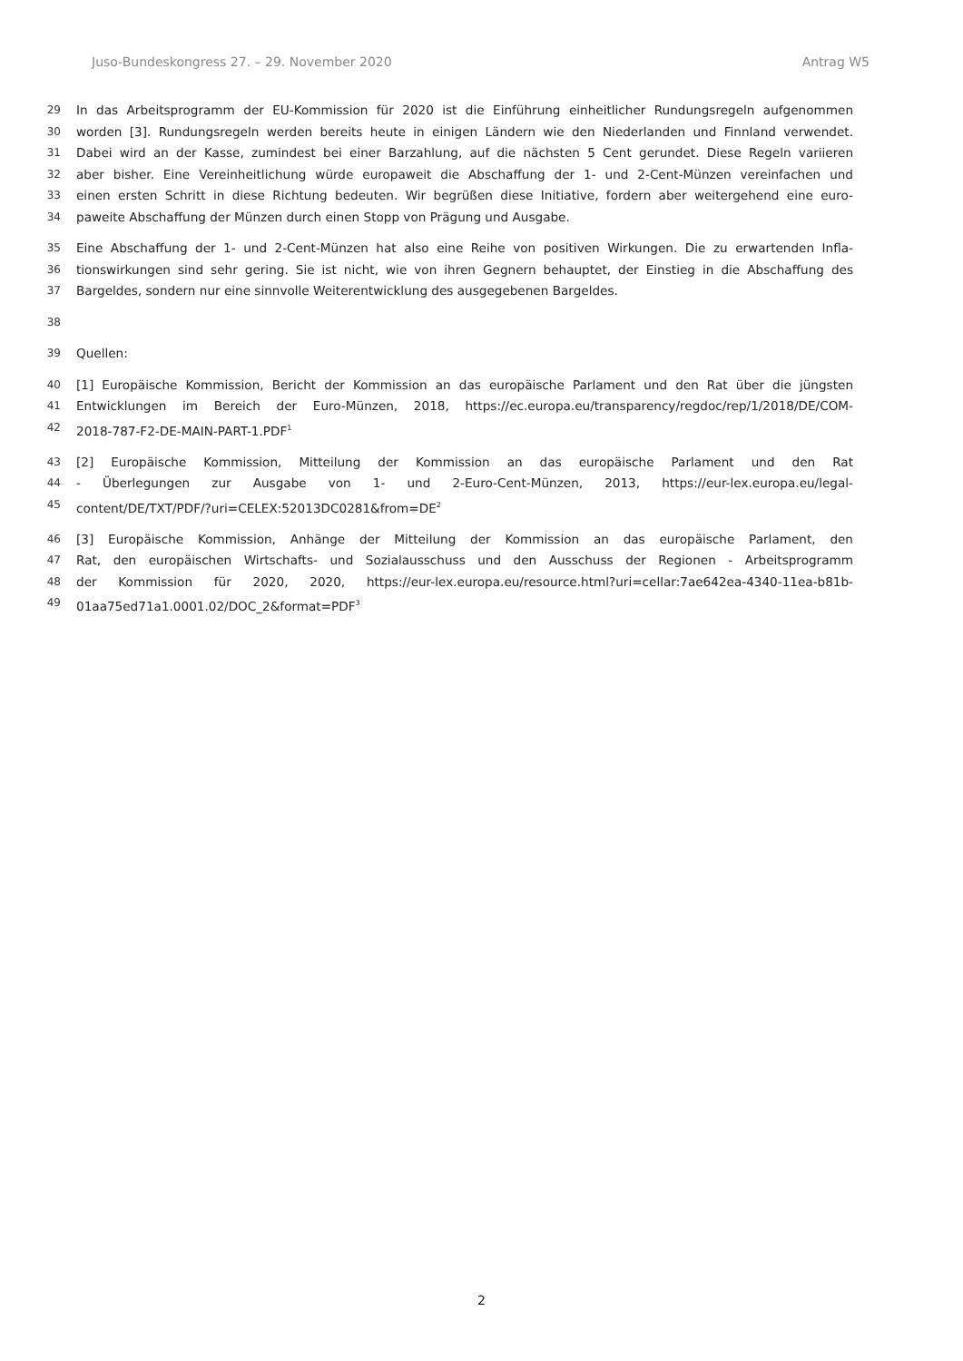Juso-Bundeskongress 27. – 29. November 2020 Antrag W5
29 In das Arbeitsprogramm der EU-Kommission für 2020 ist die Einführung einheitlicher Rundungsregeln aufgenommen
30 worden [3]. Rundungsregeln werden bereits heute in einigen Ländern wie den Niederlanden und Finnland verwendet.
31 Dabei wird an der Kasse, zumindest bei einer Barzahlung, auf die nächsten 5 Cent gerundet. Diese Regeln variieren
32 aber bisher. Eine Vereinheitlichung würde europaweit die Abschaffung der 1- und 2-Cent-Münzen vereinfachen und
33 einen ersten Schritt in diese Richtung bedeuten. Wir begrüßen diese Initiative, fordern aber weitergehend eine euro-
34 paweite Abschaffung der Münzen durch einen Stopp von Prägung und Ausgabe.
35 Eine Abschaffung der 1- und 2-Cent-Münzen hat also eine Reihe von positiven Wirkungen. Die zu erwartenden Infla-
36 tionswirkungen sind sehr gering. Sie ist nicht, wie von ihren Gegnern behauptet, der Einstieg in die Abschaffung des
37 Bargeldes, sondern nur eine sinnvolle Weiterentwicklung des ausgegebenen Bargeldes.
38
39 Quellen:
40 [1] Europäische Kommission, Bericht der Kommission an das europäische Parlament und den Rat über die jüngsten
41 Entwicklungen im Bereich der Euro-Münzen, 2018, https://ec.europa.eu/transparency/regdoc/rep/1/2018/DE/COM-
42 2018-787-F2-DE-MAIN-PART-1.PDF<sup>1</sup>
43 [2] Europäische Kommission, Mitteilung der Kommission an das europäische Parlament und den Rat
44 - Überlegungen zur Ausgabe von 1- und 2-Euro-Cent-Münzen, 2013, https://eur-lex.europa.eu/legal-
45 content/DE/TXT/PDF/?uri=CELEX:52013DC0281&from=DE<sup>2</sup>
46 [3] Europäische Kommission, Anhänge der Mitteilung der Kommission an das europäische Parlament, den
47 Rat, den europäischen Wirtschafts- und Sozialausschuss und den Ausschuss der Regionen - Arbeitsprogramm
48 der Kommission für 2020, 2020, https://eur-lex.europa.eu/resource.html?uri=cellar:7ae642ea-4340-11ea-b81b-
49 01aa75ed71a1.0001.02/DOC_2&format=PDF<sup>3</sup>
2